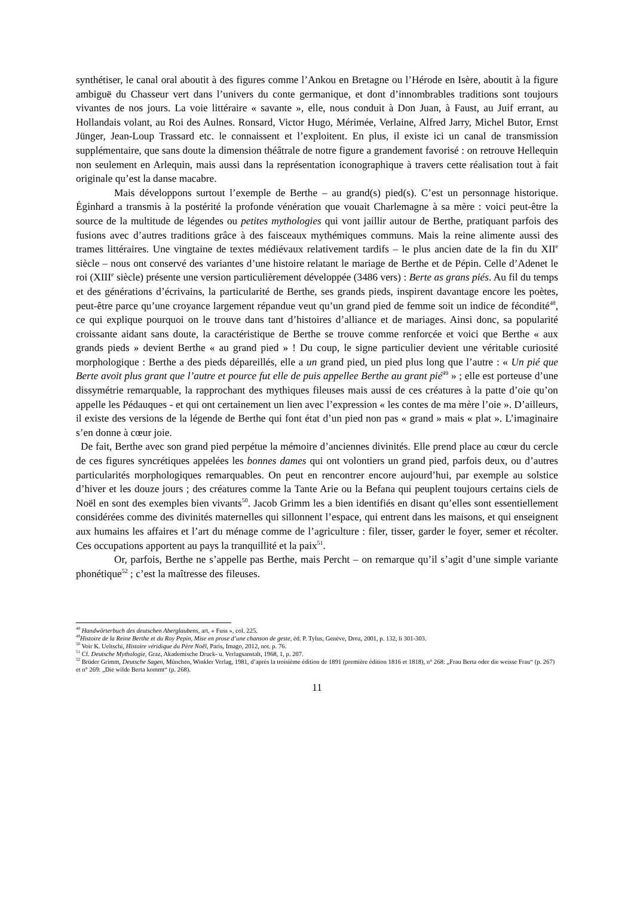synthétiser, le canal oral aboutit à des figures comme l’Ankou en Bretagne ou l’Hérode en Isère, aboutit à la figure ambiguë du Chasseur vert dans l’univers du conte germanique, et dont d’innombrables traditions sont toujours vivantes de nos jours. La voie littéraire « savante », elle, nous conduit à Don Juan, à Faust, au Juif errant, au Hollandais volant, au Roi des Aulnes. Ronsard, Victor Hugo, Mérimée, Verlaine, Alfred Jarry, Michel Butor, Ernst Jünger, Jean-Loup Trassard etc. le connaissent et l’exploitent. En plus, il existe ici un canal de transmission supplémentaire, que sans doute la dimension théâtrale de notre figure a grandement favorisé : on retrouve Hellequin non seulement en Arlequin, mais aussi dans la représentation iconographique à travers cette réalisation tout à fait originale qu’est la danse macabre.
Mais développons surtout l’exemple de Berthe – au grand(s) pied(s). C’est un personnage historique. Éginhard a transmis à la postérité la profonde vénération que vouait Charlemagne à sa mère : voici peut-être la source de la multitude de légendes ou petites mythologies qui vont jaillir autour de Berthe, pratiquant parfois des fusions avec d’autres traditions grâce à des faisceaux mythémiques communs. Mais la reine alimente aussi des trames littéraires. Une vingtaine de textes médiévaux relativement tardifs – le plus ancien date de la fin du XII<sup>e</sup> siècle – nous ont conservé des variantes d’une histoire relatant le mariage de Berthe et de Pépin. Celle d’Adenet le roi (XIII<sup>e</sup> siècle) présente une version particulièrement développée (3486 vers) : Berte as grans piés. Au fil du temps et des générations d’écrivains, la particularité de Berthe, ses grands pieds, inspirent davantage encore les poètes, peut-être parce qu’une croyance largement répandue veut qu’un grand pied de femme soit un indice de fécondité<sup>48</sup>, ce qui explique pourquoi on le trouve dans tant d’histoires d’alliance et de mariages. Ainsi donc, sa popularité croissante aidant sans doute, la caractéristique de Berthe se trouve comme renforcée et voici que Berthe « aux grands pieds » devient Berthe « au grand pied » ! Du coup, le signe particulier devient une véritable curiosité morphologique : Berthe a des pieds dépareillés, elle a un grand pied, un pied plus long que l’autre : « Un pié que Berte avoit plus grant que l’autre et pource fut elle de puis appellee Berthe au grant pié<sup>49</sup> » ; elle est porteuse d’une dissymétrie remarquable, la rapprochant des mythiques fileuses mais aussi de ces créatures à la patte d’oie qu’on appelle les Pédauques - et qui ont certainement un lien avec l’expression « les contes de ma mère l’oie ». D’ailleurs, il existe des versions de la légende de Berthe qui font état d’un pied non pas « grand » mais « plat ». L’imaginaire s’en donne à cœur joie.
De fait, Berthe avec son grand pied perpétue la mémoire d’anciennes divinités. Elle prend place au cœur du cercle de ces figures syncrétiques appelées les bonnes dames qui ont volontiers un grand pied, parfois deux, ou d’autres particularités morphologiques remarquables. On peut en rencontrer encore aujourd’hui, par exemple au solstice d’hiver et les douze jours ; des créatures comme la Tante Arie ou la Befana qui peuplent toujours certains ciels de Noël en sont des exemples bien vivants<sup>50</sup>. Jacob Grimm les a bien identifiés en disant qu’elles sont essentiellement considérées comme des divinités maternelles qui sillonnent l’espace, qui entrent dans les maisons, et qui enseignent aux humains les affaires et l’art du ménage comme de l’agriculture : filer, tisser, garder le foyer, semer et récolter. Ces occupations apportent au pays la tranquillité et la paix<sup>51</sup>.
Or, parfois, Berthe ne s’appelle pas Berthe, mais Percht – on remarque qu’il s’agit d’une simple variante phonétique<sup>52</sup> ; c’est la maîtresse des fileuses.
<sup>48</sup> Handwörterbuch des deutschen Aberglaubens, art. « Fuss », col. 225.
<sup>49</sup> Histoire de la Reine Berthe et du Roy Pepin, Mise en prose d’une chanson de geste, éd. P. Tylus, Genève, Droz, 2001, p. 132, li 301-303.
<sup>50</sup> Voir K. Ueltschi, Histoire véridique du Père Noël, Paris, Imago, 2012, not. p. 76.
<sup>51</sup> Cf. Deutsche Mythologie, Graz, Akademische Druck- u. Verlagsanstalt, 1968, 1, p. 207.
<sup>52</sup> Brüder Grimm, Deutsche Sagen, München, Winkler Verlag, 1981, d’après la troisième édition de 1891 (première édition 1816 et 1818), n° 268: „Frau Berta oder die weisse Frau“ (p. 267) et n° 269: „Die wilde Berta kommt“ (p. 268).
11